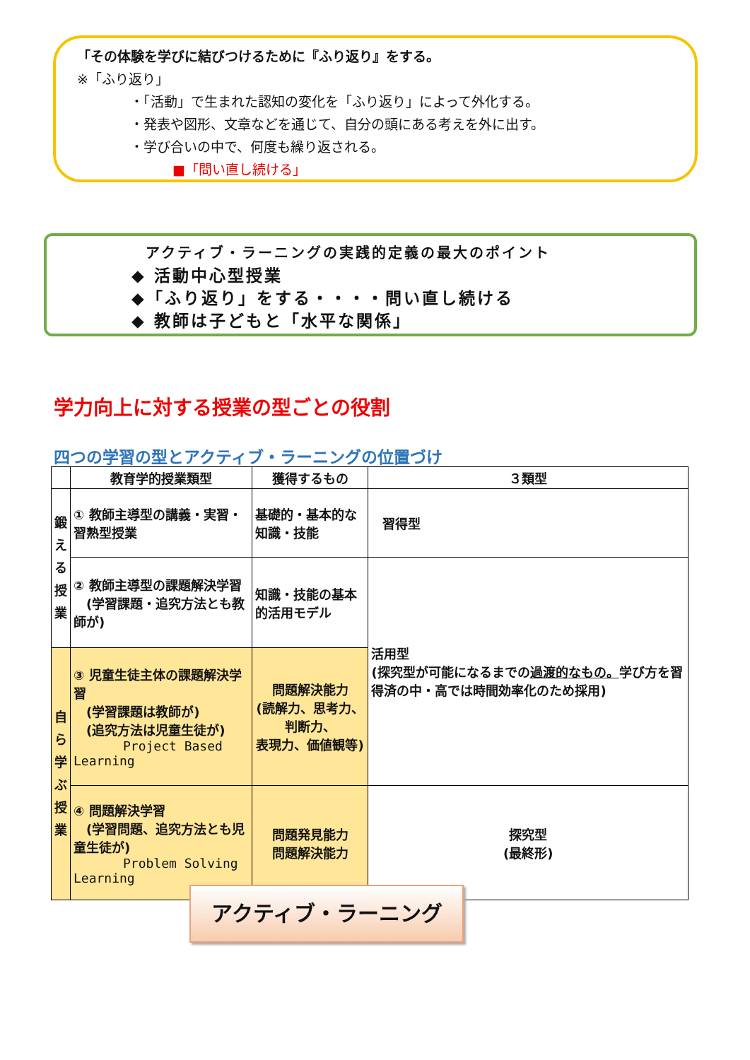「その体験を学びに結びつけるために『ふり返り』をする。
※「ふり返り」
・「活動」で生まれた認知の変化を「ふり返り」によって外化する。
・発表や図形、文章などを通じて、自分の頭にある考えを外に出す。
・学び合いの中で、何度も繰り返される。
■「問い直し続ける」
アクティブ・ラーニングの実践的定義の最大のポイント
◆ 活動中心型授業
◆「ふり返り」をする・・・・問い直し続ける
◆ 教師は子どもと「水平な関係」
学力向上に対する授業の型ごとの役割
四つの学習の型とアクティブ・ラーニングの位置づけ
| | 教育学的授業類型 | 獲得するもの | ３類型 |
| --- | --- | --- | --- |
| 鍛 え る 授 業 | ① 教師主導型の講義・実習・習熟型授業 | 基礎的・基本的な知識・技能 | 習得型 |
| | ② 教師主導型の課題解決学習 (学習課題・追究方法とも教師が) | 知識・技能の基本的活用モデル | 活用型 (探究型が可能になるまでの 過渡的なもの。 学び方を習得済の中・高では時間効率化のため採用) |
| 自 ら 学 ぶ 授 業 | ③ 児童生徒主体の課題解決学習 (学習課題は教師が) (追究方法は児童生徒が) Project Based Learning | 問題解決能力 (読解力、思考力、判断力、 表現力、価値観等) | |
| | ④ 問題解決学習 (学習問題、追究方法とも児童生徒が) Problem Solving Learning | 問題発見能力 問題解決能力 | 探究型 (最終形) |
アクティブ・ラーニング